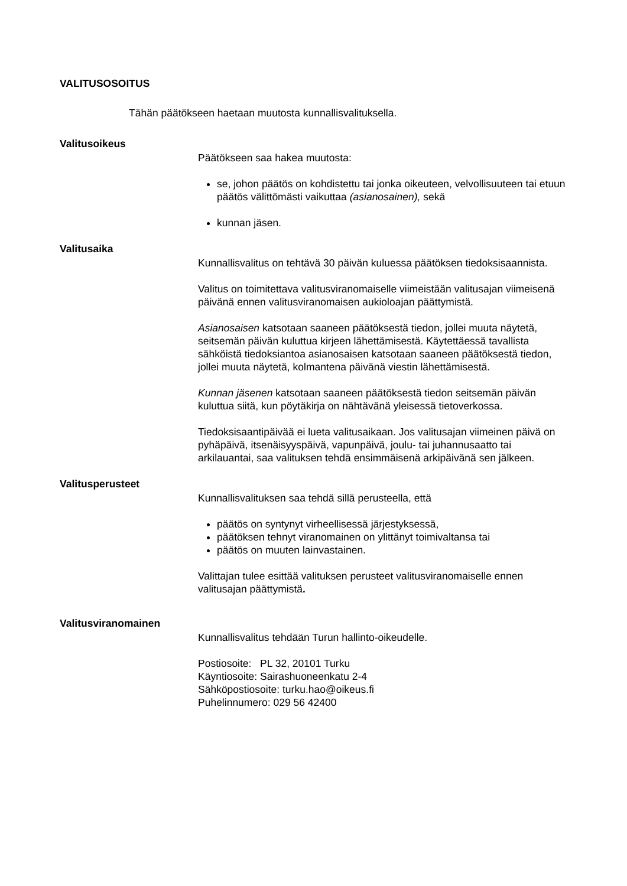VALITUSOSOITUS
Tähän päätökseen haetaan muutosta kunnallisvalituksella.
Valitusoikeus
Päätökseen saa hakea muutosta:
se, johon päätös on kohdistettu tai jonka oikeuteen, velvollisuuteen tai etuun päätös välittömästi vaikuttaa (asianosainen), sekä
kunnan jäsen.
Valitusaika
Kunnallisvalitus on tehtävä 30 päivän kuluessa päätöksen tiedoksisaannista.
Valitus on toimitettava valitusviranomaiselle viimeistään valitusajan viimeisenä päivänä ennen valitusviranomaisen aukioloajan päättymistä.
Asianosaisen katsotaan saaneen päätöksestä tiedon, jollei muuta näytetä, seitsemän päivän kuluttua kirjeen lähettämisestä. Käytettäessä tavallista sähköistä tiedoksiantoa asianosaisen katsotaan saaneen päätöksestä tiedon, jollei muuta näytetä, kolmantena päivänä viestin lähettämisestä.
Kunnan jäsenen katsotaan saaneen päätöksestä tiedon seitsemän päivän kuluttua siitä, kun pöytäkirja on nähtävänä yleisessä tietoverkossa.
Tiedoksisaantipäivää ei lueta valitusaikaan. Jos valitusajan viimeinen päivä on pyhäpäivä, itsenäisyyspäivä, vapunpäivä, joulu- tai juhannusaatto tai arkilauantai, saa valituksen tehdä ensimmäisenä arkipäivänä sen jälkeen.
Valitusperusteet
Kunnallisvalituksen saa tehdä sillä perusteella, että
päätös on syntynyt virheellisessä järjestyksessä,
päätöksen tehnyt viranomainen on ylittänyt toimivaltansa tai
päätös on muuten lainvastainen.
Valittajan tulee esittää valituksen perusteet valitusviranomaiselle ennen valitusajan päättymistä.
Valitusviranomainen
Kunnallisvalitus tehdään Turun hallinto-oikeudelle.
Postiosoite: PL 32, 20101 Turku
Käyntiosoite: Sairashuoneenkatu 2-4
Sähköpostiosoite: turku.hao@oikeus.fi
Puhelinnumero: 029 56 42400